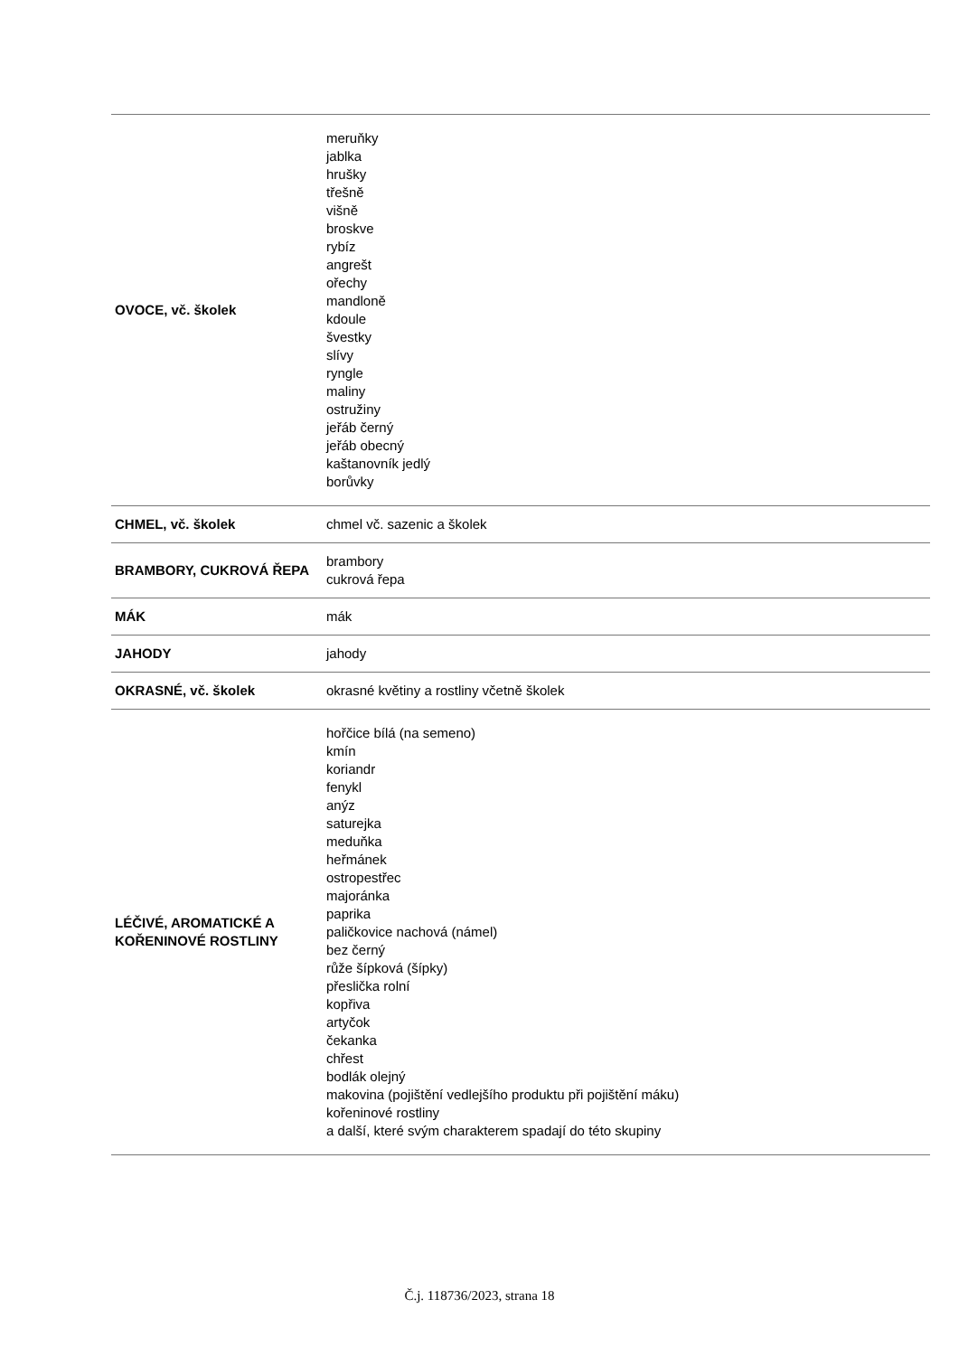| OVOCE, vč. školek | meruňky jablka hrušky třešně višně broskve rybíz angrešt ořechy mandloně kdoule švestky slívy ryngle maliny ostružiny jeřáb černý jeřáb obecný kaštanovník jedlý borůvky |
| CHMEL, vč. školek | chmel vč. sazenic a školek |
| BRAMBORY, CUKROVÁ ŘEPA | brambory cukrová řepa |
| MÁK | mák |
| JAHODY | jahody |
| OKRASNÉ, vč. školek | okrasné květiny a rostliny včetně školek |
| LÉČIVÉ, AROMATICKÉ A KOŘENINOVÉ ROSTLINY | hořčice bílá (na semeno) kmín koriandr fenykl anýz saturejka meduňka heřmánek ostropestřec majoránka paprika paličkovice nachová (námel) bez černý růže šípková (šípky) přeslička rolní kopřiva artyčok čekanka chřest bodlák olejný makovina (pojištění vedlejšího produktu při pojištění máku) kořeninové rostliny a další, které svým charakterem spadají do této skupiny |
Č.j. 118736/2023, strana 18